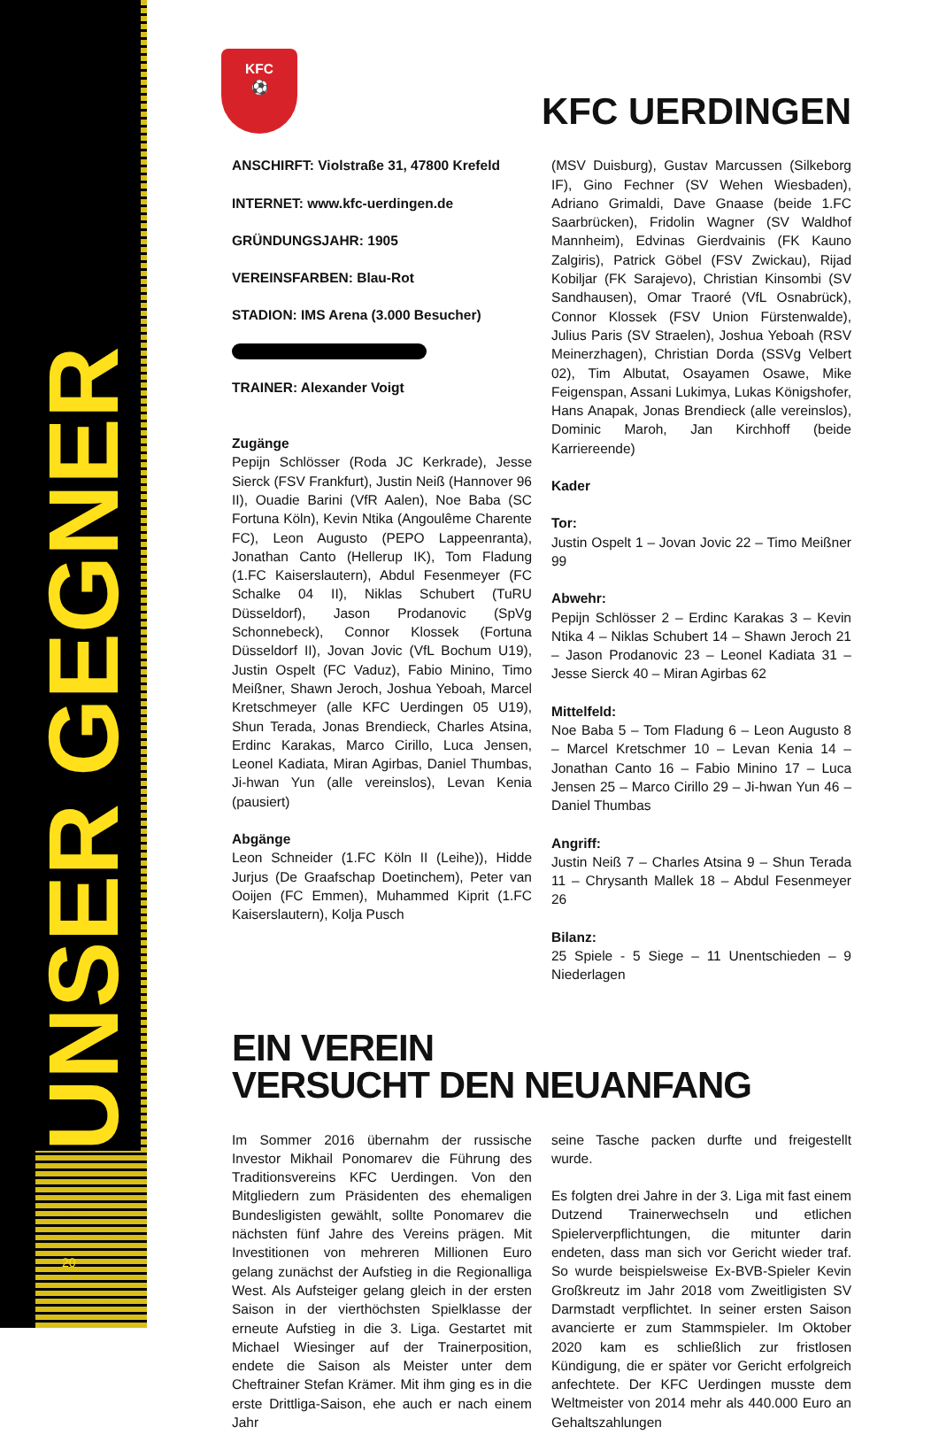UNSER GEGNER 20
KFC
⚽
KFC UERDINGEN
ANSCHIRFT: Violstraße 31, 47800 Krefeld
INTERNET: www.kfc-uerdingen.de
GRÜNDUNGSJAHR: 1905
VEREINSFARBEN: Blau-Rot
STADION: IMS Arena (3.000 Besucher)
TRAINER: Alexander Voigt
Zugänge
Pepijn Schlösser (Roda JC Kerkrade), Jesse Sierck (FSV Frankfurt), Justin Neiß (Hannover 96 II), Ouadie Barini (VfR Aalen), Noe Baba (SC Fortuna Köln), Kevin Ntika (Angoulême Charente FC), Leon Augusto (PEPO Lappeenranta), Jonathan Canto (Hellerup IK), Tom Fladung (1.FC Kaiserslautern), Abdul Fesenmeyer (FC Schalke 04 II), Niklas Schubert (TuRU Düsseldorf), Jason Prodanovic (SpVg Schonnebeck), Connor Klossek (Fortuna Düsseldorf II), Jovan Jovic (VfL Bochum U19), Justin Ospelt (FC Vaduz), Fabio Minino, Timo Meißner, Shawn Jeroch, Joshua Yeboah, Marcel Kretschmeyer (alle KFC Uerdingen 05 U19), Shun Terada, Jonas Brendieck, Charles Atsina, Erdinc Karakas, Marco Cirillo, Luca Jensen, Leonel Kadiata, Miran Agirbas, Daniel Thumbas, Ji-hwan Yun (alle vereinslos), Levan Kenia (pausiert)
Abgänge
Leon Schneider (1.FC Köln II (Leihe)), Hidde Jurjus (De Graafschap Doetinchem), Peter van Ooijen (FC Emmen), Muhammed Kiprit (1.FC Kaiserslautern), Kolja Pusch
(MSV Duisburg), Gustav Marcussen (Silkeborg IF), Gino Fechner (SV Wehen Wiesbaden), Adriano Grimaldi, Dave Gnaase (beide 1.FC Saarbrücken), Fridolin Wagner (SV Waldhof Mannheim), Edvinas Gierdvainis (FK Kauno Zalgiris), Patrick Göbel (FSV Zwickau), Rijad Kobiljar (FK Sarajevo), Christian Kinsombi (SV Sandhausen), Omar Traoré (VfL Osnabrück), Connor Klossek (FSV Union Fürstenwalde), Julius Paris (SV Straelen), Joshua Yeboah (RSV Meinerzhagen), Christian Dorda (SSVg Velbert 02), Tim Albutat, Osayamen Osawe, Mike Feigenspan, Assani Lukimya, Lukas Königshofer, Hans Anapak, Jonas Brendieck (alle vereinslos), Dominic Maroh, Jan Kirchhoff (beide Karriereende)
Kader
Tor:
Justin Ospelt 1 – Jovan Jovic 22 – Timo Meißner 99
Abwehr:
Pepijn Schlösser 2 – Erdinc Karakas 3 – Kevin Ntika 4 – Niklas Schubert 14 – Shawn Jeroch 21 – Jason Prodanovic 23 – Leonel Kadiata 31 – Jesse Sierck 40 – Miran Agirbas 62
Mittelfeld:
Noe Baba 5 – Tom Fladung 6 – Leon Augusto 8 – Marcel Kretschmer 10 – Levan Kenia 14 – Jonathan Canto 16 – Fabio Minino 17 – Luca Jensen 25 – Marco Cirillo 29 – Ji-hwan Yun 46 – Daniel Thumbas
Angriff:
Justin Neiß 7 – Charles Atsina 9 – Shun Terada 11 – Chrysanth Mallek 18 – Abdul Fesenmeyer 26
Bilanz:
25 Spiele - 5 Siege – 11 Unentschieden – 9 Niederlagen
EIN VEREIN
VERSUCHT DEN NEUANFANG
Im Sommer 2016 übernahm der russische Investor Mikhail Ponomarev die Führung des Traditionsvereins KFC Uerdingen. Von den Mitgliedern zum Präsidenten des ehemaligen Bundesligisten gewählt, sollte Ponomarev die nächsten fünf Jahre des Vereins prägen. Mit Investitionen von mehreren Millionen Euro gelang zunächst der Aufstieg in die Regionalliga West. Als Aufsteiger gelang gleich in der ersten Saison in der vierthöchsten Spielklasse der erneute Aufstieg in die 3. Liga. Gestartet mit Michael Wiesinger auf der Trainerposition, endete die Saison als Meister unter dem Cheftrainer Stefan Krämer. Mit ihm ging es in die erste Drittliga-Saison, ehe auch er nach einem Jahr
seine Tasche packen durfte und freigestellt wurde.
Es folgten drei Jahre in der 3. Liga mit fast einem Dutzend Trainerwechseln und etlichen Spielerverpflichtungen, die mitunter darin endeten, dass man sich vor Gericht wieder traf. So wurde beispielsweise Ex-BVB-Spieler Kevin Großkreutz im Jahr 2018 vom Zweitligisten SV Darmstadt verpflichtet. In seiner ersten Saison avancierte er zum Stammspieler. Im Oktober 2020 kam es schließlich zur fristlosen Kündigung, die er später vor Gericht erfolgreich anfechtete. Der KFC Uerdingen musste dem Weltmeister von 2014 mehr als 440.000 Euro an Gehaltszahlungen